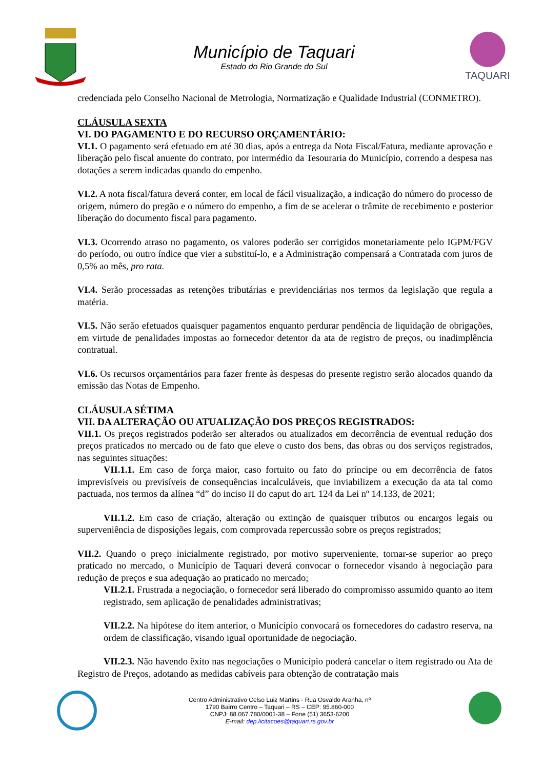Município de Taquari
Estado do Rio Grande do Sul
TAQUARI
credenciada pelo Conselho Nacional de Metrologia, Normatização e Qualidade Industrial (CONMETRO).
CLÁUSULA SEXTA
VI. DO PAGAMENTO E DO RECURSO ORÇAMENTÁRIO:
VI.1. O pagamento será efetuado em até 30 dias, após a entrega da Nota Fiscal/Fatura, mediante aprovação e liberação pelo fiscal anuente do contrato, por intermédio da Tesouraria do Município, correndo a despesa nas dotações a serem indicadas quando do empenho.
VI.2. A nota fiscal/fatura deverá conter, em local de fácil visualização, a indicação do número do processo de origem, número do pregão e o número do empenho, a fim de se acelerar o trâmite de recebimento e posterior liberação do documento fiscal para pagamento.
VI.3. Ocorrendo atraso no pagamento, os valores poderão ser corrigidos monetariamente pelo IGPM/FGV do período, ou outro índice que vier a substituí-lo, e a Administração compensará a Contratada com juros de 0,5% ao mês, pro rata.
VI.4. Serão processadas as retenções tributárias e previdenciárias nos termos da legislação que regula a matéria.
VI.5. Não serão efetuados quaisquer pagamentos enquanto perdurar pendência de liquidação de obrigações, em virtude de penalidades impostas ao fornecedor detentor da ata de registro de preços, ou inadimplência contratual.
VI.6. Os recursos orçamentários para fazer frente às despesas do presente registro serão alocados quando da emissão das Notas de Empenho.
CLÁUSULA SÉTIMA
VII. DA ALTERAÇÃO OU ATUALIZAÇÃO DOS PREÇOS REGISTRADOS:
VII.1. Os preços registrados poderão ser alterados ou atualizados em decorrência de eventual redução dos preços praticados no mercado ou de fato que eleve o custo dos bens, das obras ou dos serviços registrados, nas seguintes situações:
VII.1.1. Em caso de força maior, caso fortuito ou fato do príncipe ou em decorrência de fatos imprevisíveis ou previsíveis de consequências incalculáveis, que inviabilizem a execução da ata tal como pactuada, nos termos da alínea “d” do inciso II do caput do art. 124 da Lei nº 14.133, de 2021;
VII.1.2. Em caso de criação, alteração ou extinção de quaisquer tributos ou encargos legais ou superveniência de disposições legais, com comprovada repercussão sobre os preços registrados;
VII.2. Quando o preço inicialmente registrado, por motivo superveniente, tornar-se superior ao preço praticado no mercado, o Município de Taquari deverá convocar o fornecedor visando à negociação para redução de preços e sua adequação ao praticado no mercado;
VII.2.1. Frustrada a negociação, o fornecedor será liberado do compromisso assumido quanto ao item registrado, sem aplicação de penalidades administrativas;
VII.2.2. Na hipótese do item anterior, o Município convocará os fornecedores do cadastro reserva, na ordem de classificação, visando igual oportunidade de negociação.
VII.2.3. Não havendo êxito nas negociações o Município poderá cancelar o item registrado ou Ata de Registro de Preços, adotando as medidas cabíveis para obtenção de contratação mais
Centro Administrativo Celso Luiz Martins - Rua Osvaldo Aranha, nº
1790 Bairro Centro – Taquari – RS – CEP: 95.860-000
CNPJ: 88.067.780/0001-38 – Fone (51) 3653-6200
E-mail: dep.licitacoes@taquari.rs.gov.br